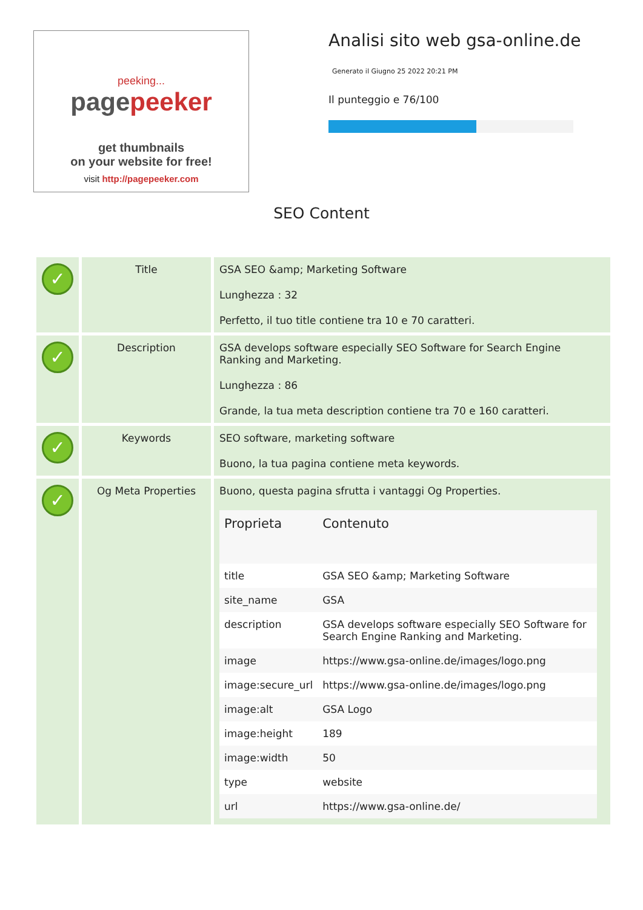peeking...
pagepeeker
get thumbnails
on your website for free!
visit http://pagepeeker.com
Analisi sito web gsa-online.de
Generato il Giugno 25 2022 20:21 PM
Il punteggio e 76/100
SEO Content
| ✓ | Title | GSA SEO &amp; Marketing Software Lunghezza : 32 Perfetto, il tuo title contiene tra 10 e 70 caratteri. |
| ✓ | Description | GSA develops software especially SEO Software for Search Engine Ranking and Marketing. Lunghezza : 86 Grande, la tua meta description contiene tra 70 e 160 caratteri. |
| ✓ | Keywords | SEO software, marketing software Buono, la tua pagina contiene meta keywords. |
| ✓ | Og Meta Properties | Buono, questa pagina sfrutta i vantaggi Og Properties. / Proprieta / Contenuto / / --- / --- / / title / GSA SEO &amp; Marketing Software / / site_name / GSA / / description / GSA develops software especially SEO Software for Search Engine Ranking and Marketing. / / image / https://www.gsa-online.de/images/logo.png / / image:secure_url / https://www.gsa-online.de/images/logo.png / / image:alt / GSA Logo / / image:height / 189 / / image:width / 50 / / type / website / / url / https://www.gsa-online.de/ / |